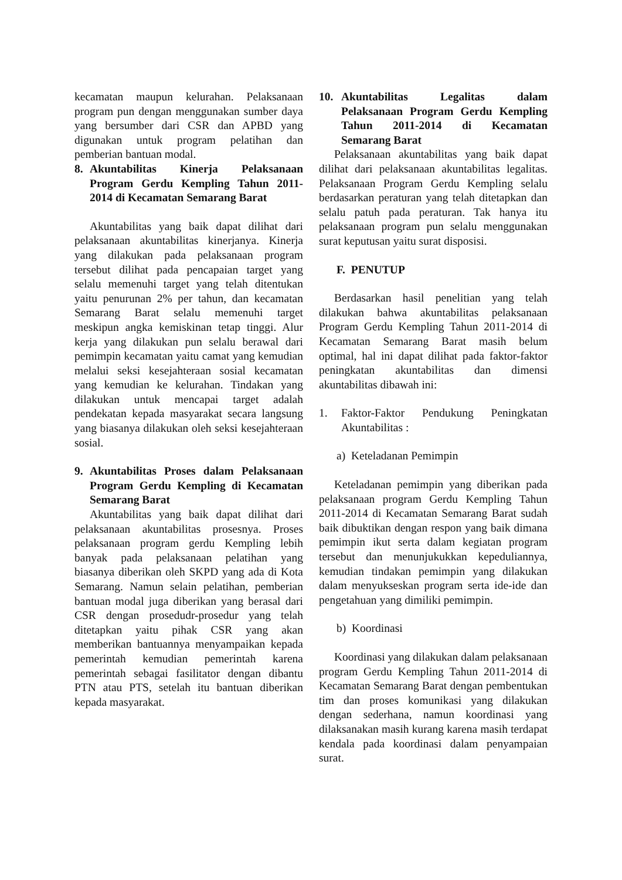kecamatan maupun kelurahan. Pelaksanaan program pun dengan menggunakan sumber daya yang bersumber dari CSR dan APBD yang digunakan untuk program pelatihan dan pemberian bantuan modal.
8. Akuntabilitas Kinerja Pelaksanaan Program Gerdu Kempling Tahun 2011-2014 di Kecamatan Semarang Barat
Akuntabilitas yang baik dapat dilihat dari pelaksanaan akuntabilitas kinerjanya. Kinerja yang dilakukan pada pelaksanaan program tersebut dilihat pada pencapaian target yang selalu memenuhi target yang telah ditentukan yaitu penurunan 2% per tahun, dan kecamatan Semarang Barat selalu memenuhi target meskipun angka kemiskinan tetap tinggi. Alur kerja yang dilakukan pun selalu berawal dari pemimpin kecamatan yaitu camat yang kemudian melalui seksi kesejahteraan sosial kecamatan yang kemudian ke kelurahan. Tindakan yang dilakukan untuk mencapai target adalah pendekatan kepada masyarakat secara langsung yang biasanya dilakukan oleh seksi kesejahteraan sosial.
9. Akuntabilitas Proses dalam Pelaksanaan Program Gerdu Kempling di Kecamatan Semarang Barat
Akuntabilitas yang baik dapat dilihat dari pelaksanaan akuntabilitas prosesnya. Proses pelaksanaan program gerdu Kempling lebih banyak pada pelaksanaan pelatihan yang biasanya diberikan oleh SKPD yang ada di Kota Semarang. Namun selain pelatihan, pemberian bantuan modal juga diberikan yang berasal dari CSR dengan prosedudr-prosedur yang telah ditetapkan yaitu pihak CSR yang akan memberikan bantuannya menyampaikan kepada pemerintah kemudian pemerintah karena pemerintah sebagai fasilitator dengan dibantu PTN atau PTS, setelah itu bantuan diberikan kepada masyarakat.
10. Akuntabilitas Legalitas dalam Pelaksanaan Program Gerdu Kempling Tahun 2011-2014 di Kecamatan Semarang Barat
Pelaksanaan akuntabilitas yang baik dapat dilihat dari pelaksanaan akuntabilitas legalitas. Pelaksanaan Program Gerdu Kempling selalu berdasarkan peraturan yang telah ditetapkan dan selalu patuh pada peraturan. Tak hanya itu pelaksanaan program pun selalu menggunakan surat keputusan yaitu surat disposisi.
F. PENUTUP
Berdasarkan hasil penelitian yang telah dilakukan bahwa akuntabilitas pelaksanaan Program Gerdu Kempling Tahun 2011-2014 di Kecamatan Semarang Barat masih belum optimal, hal ini dapat dilihat pada faktor-faktor peningkatan akuntabilitas dan dimensi akuntabilitas dibawah ini:
1. Faktor-Faktor Pendukung Peningkatan Akuntabilitas :
a) Keteladanan Pemimpin
Keteladanan pemimpin yang diberikan pada pelaksanaan program Gerdu Kempling Tahun 2011-2014 di Kecamatan Semarang Barat sudah baik dibuktikan dengan respon yang baik dimana pemimpin ikut serta dalam kegiatan program tersebut dan menunjukukkan kepeduliannya, kemudian tindakan pemimpin yang dilakukan dalam menyukseskan program serta ide-ide dan pengetahuan yang dimiliki pemimpin.
b) Koordinasi
Koordinasi yang dilakukan dalam pelaksanaan program Gerdu Kempling Tahun 2011-2014 di Kecamatan Semarang Barat dengan pembentukan tim dan proses komunikasi yang dilakukan dengan sederhana, namun koordinasi yang dilaksanakan masih kurang karena masih terdapat kendala pada koordinasi dalam penyampaian surat.